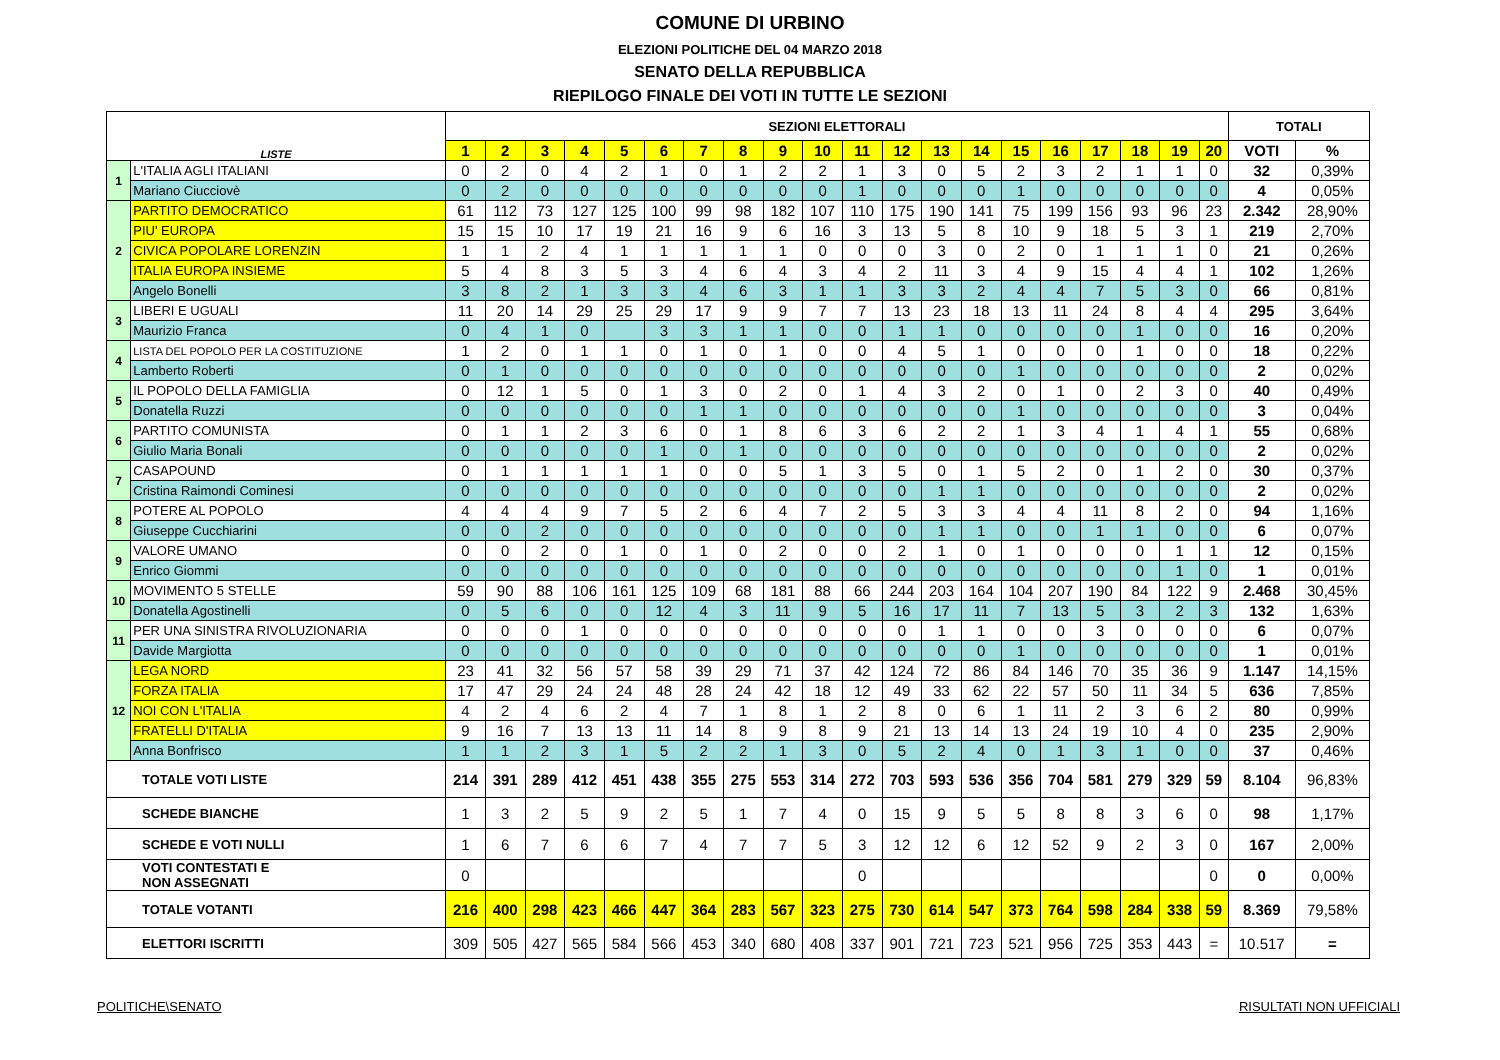COMUNE DI URBINO
ELEZIONI POLITICHE DEL 04 MARZO 2018
SENATO DELLA REPUBBLICA
RIEPILOGO FINALE DEI VOTI IN TUTTE LE SEZIONI
| LISTE | | SEZIONI ELETTORALI | | | | | | | | | | | | | | | | | | | | TOTALI | |
| --- | --- | --- | --- | --- | --- | --- | --- | --- | --- | --- | --- | --- | --- | --- | --- | --- | --- | --- | --- | --- | --- | --- | --- |
| | | 1 | 2 | 3 | 4 | 5 | 6 | 7 | 8 | 9 | 10 | 11 | 12 | 13 | 14 | 15 | 16 | 17 | 18 | 19 | 20 | VOTI | % |
| 1 | L'ITALIA AGLI ITALIANI | 0 | 2 | 0 | 4 | 2 | 1 | 0 | 1 | 2 | 2 | 1 | 3 | 0 | 5 | 2 | 3 | 2 | 1 | 1 | 0 | 32 | 0,39% |
| | Mariano Ciucciovè | 0 | 2 | 0 | 0 | 0 | 0 | 0 | 0 | 0 | 0 | 1 | 0 | 0 | 0 | 1 | 0 | 0 | 0 | 0 | 0 | 4 | 0,05% |
| 2 | PARTITO DEMOCRATICO | 61 | 112 | 73 | 127 | 125 | 100 | 99 | 98 | 182 | 107 | 110 | 175 | 190 | 141 | 75 | 199 | 156 | 93 | 96 | 23 | 2.342 | 28,90% |
| | PIU' EUROPA | 15 | 15 | 10 | 17 | 19 | 21 | 16 | 9 | 6 | 16 | 3 | 13 | 5 | 8 | 10 | 9 | 18 | 5 | 3 | 1 | 219 | 2,70% |
| | CIVICA POPOLARE LORENZIN | 1 | 1 | 2 | 4 | 1 | 1 | 1 | 1 | 1 | 0 | 0 | 0 | 3 | 0 | 2 | 0 | 1 | 1 | 1 | 0 | 21 | 0,26% |
| | ITALIA EUROPA INSIEME | 5 | 4 | 8 | 3 | 5 | 3 | 4 | 6 | 4 | 3 | 4 | 2 | 11 | 3 | 4 | 9 | 15 | 4 | 4 | 1 | 102 | 1,26% |
| | Angelo Bonelli | 3 | 8 | 2 | 1 | 3 | 3 | 4 | 6 | 3 | 1 | 1 | 3 | 3 | 2 | 4 | 4 | 7 | 5 | 3 | 0 | 66 | 0,81% |
| 3 | LIBERI E UGUALI | 11 | 20 | 14 | 29 | 25 | 29 | 17 | 9 | 9 | 7 | 7 | 13 | 23 | 18 | 13 | 11 | 24 | 8 | 4 | 4 | 295 | 3,64% |
| | Maurizio Franca | 0 | 4 | 1 | 0 | | 3 | 3 | 1 | 1 | 0 | 0 | 1 | 1 | 0 | 0 | 0 | 0 | 1 | 0 | 0 | 16 | 0,20% |
| 4 | LISTA DEL POPOLO PER LA COSTITUZIONE | 1 | 2 | 0 | 1 | 1 | 0 | 1 | 0 | 1 | 0 | 0 | 4 | 5 | 1 | 0 | 0 | 0 | 1 | 0 | 0 | 18 | 0,22% |
| | Lamberto Roberti | 0 | 1 | 0 | 0 | 0 | 0 | 0 | 0 | 0 | 0 | 0 | 0 | 0 | 0 | 1 | 0 | 0 | 0 | 0 | 0 | 2 | 0,02% |
| 5 | IL POPOLO DELLA FAMIGLIA | 0 | 12 | 1 | 5 | 0 | 1 | 3 | 0 | 2 | 0 | 1 | 4 | 3 | 2 | 0 | 1 | 0 | 2 | 3 | 0 | 40 | 0,49% |
| | Donatella Ruzzi | 0 | 0 | 0 | 0 | 0 | 0 | 1 | 1 | 0 | 0 | 0 | 0 | 0 | 0 | 1 | 0 | 0 | 0 | 0 | 0 | 3 | 0,04% |
| 6 | PARTITO COMUNISTA | 0 | 1 | 1 | 2 | 3 | 6 | 0 | 1 | 8 | 6 | 3 | 6 | 2 | 2 | 1 | 3 | 4 | 1 | 4 | 1 | 55 | 0,68% |
| | Giulio Maria Bonali | 0 | 0 | 0 | 0 | 0 | 1 | 0 | 1 | 0 | 0 | 0 | 0 | 0 | 0 | 0 | 0 | 0 | 0 | 0 | 0 | 2 | 0,02% |
| 7 | CASAPOUND | 0 | 1 | 1 | 1 | 1 | 1 | 0 | 0 | 5 | 1 | 3 | 5 | 0 | 1 | 5 | 2 | 0 | 1 | 2 | 0 | 30 | 0,37% |
| | Cristina Raimondi Cominesi | 0 | 0 | 0 | 0 | 0 | 0 | 0 | 0 | 0 | 0 | 0 | 0 | 1 | 1 | 0 | 0 | 0 | 0 | 0 | 0 | 2 | 0,02% |
| 8 | POTERE AL POPOLO | 4 | 4 | 4 | 9 | 7 | 5 | 2 | 6 | 4 | 7 | 2 | 5 | 3 | 3 | 4 | 4 | 11 | 8 | 2 | 0 | 94 | 1,16% |
| | Giuseppe Cucchiarini | 0 | 0 | 2 | 0 | 0 | 0 | 0 | 0 | 0 | 0 | 0 | 0 | 1 | 1 | 0 | 0 | 1 | 1 | 0 | 0 | 6 | 0,07% |
| 9 | VALORE UMANO | 0 | 0 | 2 | 0 | 1 | 0 | 1 | 0 | 2 | 0 | 0 | 2 | 1 | 0 | 1 | 0 | 0 | 0 | 1 | 1 | 12 | 0,15% |
| | Enrico Giommi | 0 | 0 | 0 | 0 | 0 | 0 | 0 | 0 | 0 | 0 | 0 | 0 | 0 | 0 | 0 | 0 | 0 | 0 | 1 | 0 | 1 | 0,01% |
| 10 | MOVIMENTO 5 STELLE | 59 | 90 | 88 | 106 | 161 | 125 | 109 | 68 | 181 | 88 | 66 | 244 | 203 | 164 | 104 | 207 | 190 | 84 | 122 | 9 | 2.468 | 30,45% |
| | Donatella Agostinelli | 0 | 5 | 6 | 0 | 0 | 12 | 4 | 3 | 11 | 9 | 5 | 16 | 17 | 11 | 7 | 13 | 5 | 3 | 2 | 3 | 132 | 1,63% |
| 11 | PER UNA SINISTRA RIVOLUZIONARIA | 0 | 0 | 0 | 1 | 0 | 0 | 0 | 0 | 0 | 0 | 0 | 0 | 1 | 1 | 0 | 0 | 3 | 0 | 0 | 0 | 6 | 0,07% |
| | Davide Margiotta | 0 | 0 | 0 | 0 | 0 | 0 | 0 | 0 | 0 | 0 | 0 | 0 | 0 | 0 | 1 | 0 | 0 | 0 | 0 | 0 | 1 | 0,01% |
| 12 | LEGA NORD | 23 | 41 | 32 | 56 | 57 | 58 | 39 | 29 | 71 | 37 | 42 | 124 | 72 | 86 | 84 | 146 | 70 | 35 | 36 | 9 | 1.147 | 14,15% |
| | FORZA ITALIA | 17 | 47 | 29 | 24 | 24 | 48 | 28 | 24 | 42 | 18 | 12 | 49 | 33 | 62 | 22 | 57 | 50 | 11 | 34 | 5 | 636 | 7,85% |
| | NOI CON L'ITALIA | 4 | 2 | 4 | 6 | 2 | 4 | 7 | 1 | 8 | 1 | 2 | 8 | 0 | 6 | 1 | 11 | 2 | 3 | 6 | 2 | 80 | 0,99% |
| | FRATELLI D'ITALIA | 9 | 16 | 7 | 13 | 13 | 11 | 14 | 8 | 9 | 8 | 9 | 21 | 13 | 14 | 13 | 24 | 19 | 10 | 4 | 0 | 235 | 2,90% |
| | Anna Bonfrisco | 1 | 1 | 2 | 3 | 1 | 5 | 2 | 2 | 1 | 3 | 0 | 5 | 2 | 4 | 0 | 1 | 3 | 1 | 0 | 0 | 37 | 0,46% |
| TOTALE VOTI LISTE | | 214 | 391 | 289 | 412 | 451 | 438 | 355 | 275 | 553 | 314 | 272 | 703 | 593 | 536 | 356 | 704 | 581 | 279 | 329 | 59 | 8.104 | 96,83% |
| SCHEDE BIANCHE | | 1 | 3 | 2 | 5 | 9 | 2 | 5 | 1 | 7 | 4 | 0 | 15 | 9 | 5 | 5 | 8 | 8 | 3 | 6 | 0 | 98 | 1,17% |
| SCHEDE E VOTI NULLI | | 1 | 6 | 7 | 6 | 6 | 7 | 4 | 7 | 7 | 5 | 3 | 12 | 12 | 6 | 12 | 52 | 9 | 2 | 3 | 0 | 167 | 2,00% |
| VOTI CONTESTATI E NON ASSEGNATI | | 0 | | | | | | | | | | 0 | | | | | | | | | 0 | 0 | 0,00% |
| TOTALE VOTANTI | | 216 | 400 | 298 | 423 | 466 | 447 | 364 | 283 | 567 | 323 | 275 | 730 | 614 | 547 | 373 | 764 | 598 | 284 | 338 | 59 | 8.369 | 79,58% |
| ELETTORI ISCRITTI | | 309 | 505 | 427 | 565 | 584 | 566 | 453 | 340 | 680 | 408 | 337 | 901 | 721 | 723 | 521 | 956 | 725 | 353 | 443 | = | 10.517 | = |
POLITICHE\SENATO RISULTATI NON UFFICIALI